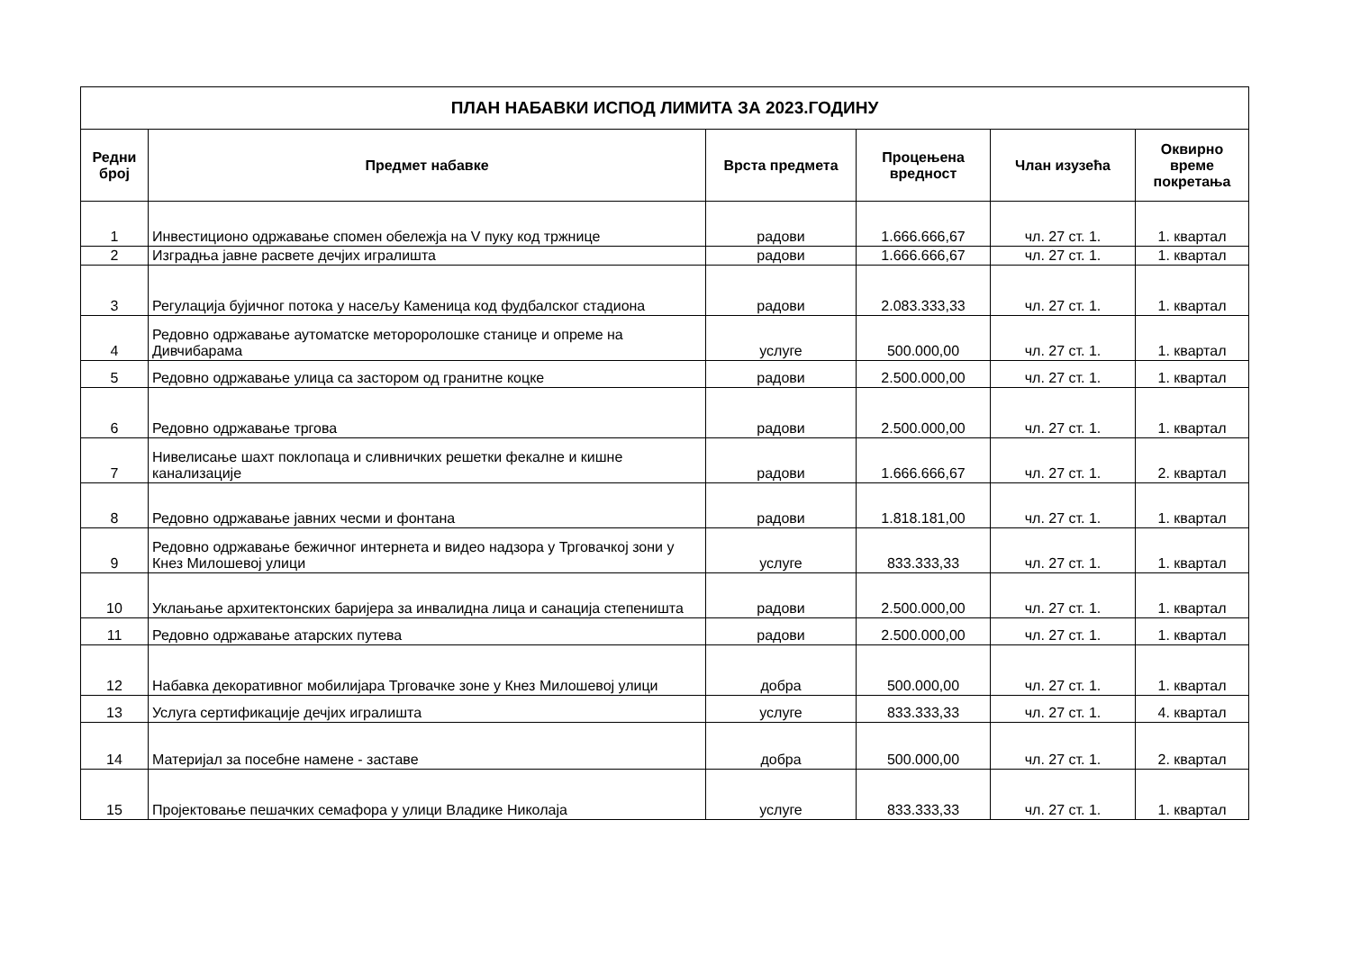| ПЛАН НАБАВКИ ИСПОД ЛИМИТА ЗА 2023.ГОДИНУ | | | | | |
| --- | --- | --- | --- | --- | --- |
| Редни број | Предмет набавке | Врста предмета | Процењена вредност | Члан изузећа | Оквирно време покретања |
| 1 | Инвестиционо одржавање спомен обележја на V пуку код тржнице | радови | 1.666.666,67 | чл. 27 ст. 1. | 1. квартал |
| 2 | Изградња јавне расвете дечјих игралишта | радови | 1.666.666,67 | чл. 27 ст. 1. | 1. квартал |
| 3 | Регулација бујичног потока у насељу Каменица код фудбалског стадиона | радови | 2.083.333,33 | чл. 27 ст. 1. | 1. квартал |
| 4 | Редовно одржавање аутоматске метороролошке станице и опреме на Дивчибарама | услуге | 500.000,00 | чл. 27 ст. 1. | 1. квартал |
| 5 | Редовно одржавање улица са застором од гранитне коцке | радови | 2.500.000,00 | чл. 27 ст. 1. | 1. квартал |
| 6 | Редовно одржавање тргова | радови | 2.500.000,00 | чл. 27 ст. 1. | 1. квартал |
| 7 | Нивелисање шахт поклопаца и сливничких решетки фекалне и кишне канализације | радови | 1.666.666,67 | чл. 27 ст. 1. | 2. квартал |
| 8 | Редовно одржавање јавних чесми и фонтана | радови | 1.818.181,00 | чл. 27 ст. 1. | 1. квартал |
| 9 | Редовно одржавање бежичног интернета и видео надзора у Трговачкој зони у Кнез Милошевој улици | услуге | 833.333,33 | чл. 27 ст. 1. | 1. квартал |
| 10 | Уклањање архитектонских баријера за инвалидна лица и санација степеништа | радови | 2.500.000,00 | чл. 27 ст. 1. | 1. квартал |
| 11 | Редовно одржавање атарских путева | радови | 2.500.000,00 | чл. 27 ст. 1. | 1. квартал |
| 12 | Набавка декоративног мобилијара Трговачке зоне у Кнез Милошевој улици | добра | 500.000,00 | чл. 27 ст. 1. | 1. квартал |
| 13 | Услуга сертификације дечјих игралишта | услуге | 833.333,33 | чл. 27 ст. 1. | 4. квартал |
| 14 | Материјал за посебне намене - заставе | добра | 500.000,00 | чл. 27 ст. 1. | 2. квартал |
| 15 | Пројектовање пешачких семафора у улици Владике Николаја | услуге | 833.333,33 | чл. 27 ст. 1. | 1. квартал |